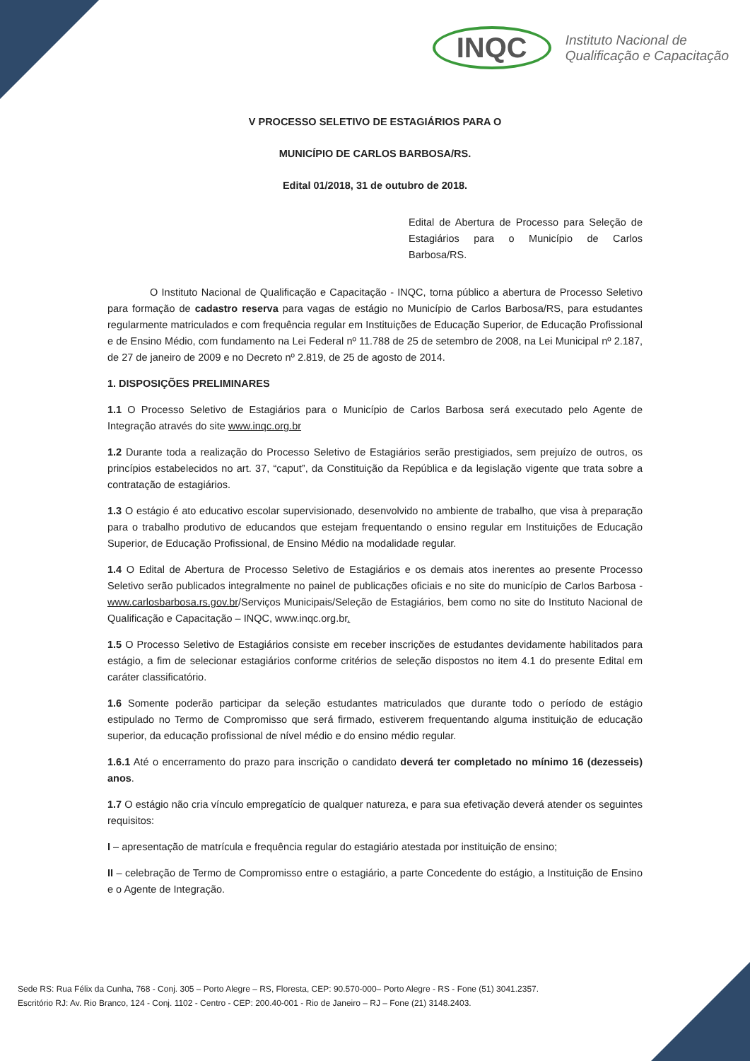INQC Instituto Nacional de
Qualificação e Capacitação
V PROCESSO SELETIVO DE ESTAGIÁRIOS PARA O
MUNICÍPIO DE CARLOS BARBOSA/RS.
Edital 01/2018, 31 de outubro de 2018.
Edital de Abertura de Processo para Seleção de Estagiários para o Município de Carlos Barbosa/RS.
O Instituto Nacional de Qualificação e Capacitação - INQC, torna público a abertura de Processo Seletivo para formação de cadastro reserva para vagas de estágio no Município de Carlos Barbosa/RS, para estudantes regularmente matriculados e com frequência regular em Instituições de Educação Superior, de Educação Profissional e de Ensino Médio, com fundamento na Lei Federal nº 11.788 de 25 de setembro de 2008, na Lei Municipal nº 2.187, de 27 de janeiro de 2009 e no Decreto nº 2.819, de 25 de agosto de 2014.
1. DISPOSIÇÕES PRELIMINARES
1.1 O Processo Seletivo de Estagiários para o Município de Carlos Barbosa será executado pelo Agente de Integração através do site www.inqc.org.br
1.2 Durante toda a realização do Processo Seletivo de Estagiários serão prestigiados, sem prejuízo de outros, os princípios estabelecidos no art. 37, “caput”, da Constituição da República e da legislação vigente que trata sobre a contratação de estagiários.
1.3 O estágio é ato educativo escolar supervisionado, desenvolvido no ambiente de trabalho, que visa à preparação para o trabalho produtivo de educandos que estejam frequentando o ensino regular em Instituições de Educação Superior, de Educação Profissional, de Ensino Médio na modalidade regular.
1.4 O Edital de Abertura de Processo Seletivo de Estagiários e os demais atos inerentes ao presente Processo Seletivo serão publicados integralmente no painel de publicações oficiais e no site do município de Carlos Barbosa - www.carlosbarbosa.rs.gov.br/Serviços Municipais/Seleção de Estagiários, bem como no site do Instituto Nacional de Qualificação e Capacitação – INQC, www.inqc.org.br.
1.5 O Processo Seletivo de Estagiários consiste em receber inscrições de estudantes devidamente habilitados para estágio, a fim de selecionar estagiários conforme critérios de seleção dispostos no item 4.1 do presente Edital em caráter classificatório.
1.6 Somente poderão participar da seleção estudantes matriculados que durante todo o período de estágio estipulado no Termo de Compromisso que será firmado, estiverem frequentando alguma instituição de educação superior, da educação profissional de nível médio e do ensino médio regular.
1.6.1 Até o encerramento do prazo para inscrição o candidato deverá ter completado no mínimo 16 (dezesseis) anos.
1.7 O estágio não cria vínculo empregatício de qualquer natureza, e para sua efetivação deverá atender os seguintes requisitos:
I – apresentação de matrícula e frequência regular do estagiário atestada por instituição de ensino;
II – celebração de Termo de Compromisso entre o estagiário, a parte Concedente do estágio, a Instituição de Ensino e o Agente de Integração.
Sede RS: Rua Félix da Cunha, 768 - Conj. 305 – Porto Alegre – RS, Floresta, CEP: 90.570-000– Porto Alegre - RS - Fone (51) 3041.2357.
Escritório RJ: Av. Rio Branco, 124 - Conj. 1102 - Centro - CEP: 200.40-001 - Rio de Janeiro – RJ – Fone (21) 3148.2403.